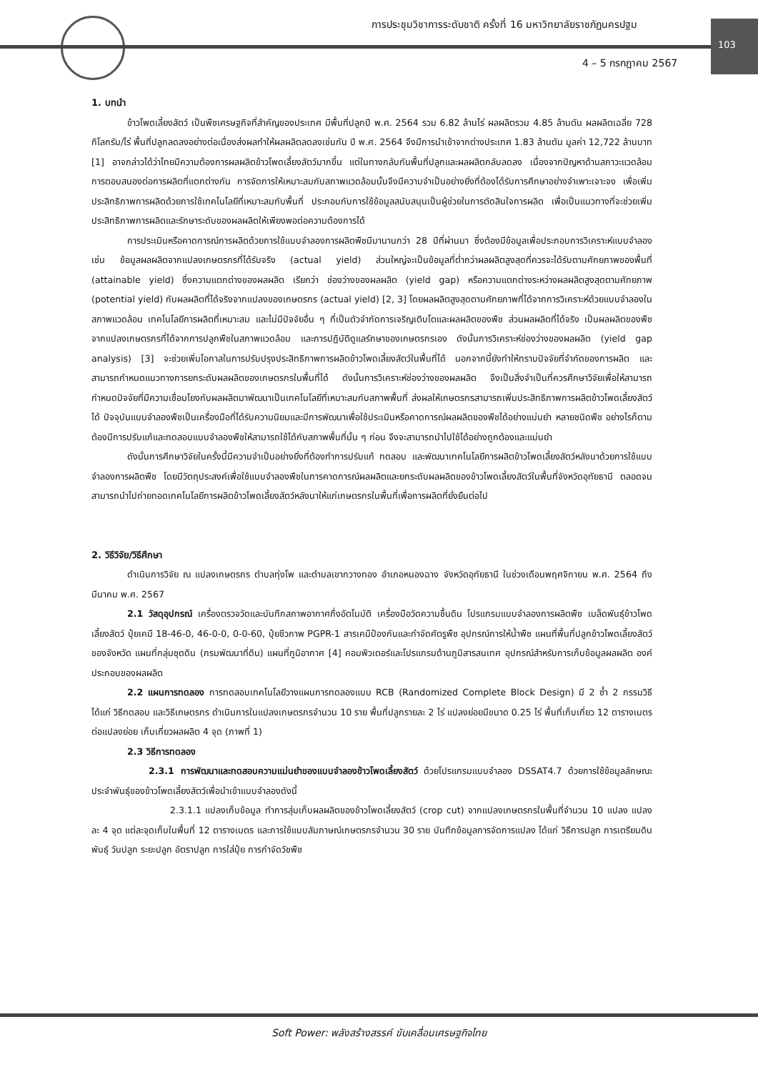การประชุมวิชาการระดับชาติ ครั้งที่ 16 มหาวิทยาลัยราชภัฏนครปฐม
103
4 – 5 กรกฎาคม 2567
1. บทนำ
ข้าวโพดเลี้ยงสัตว์ เป็นพืชเศรษฐกิจที่สำคัญของประเทศ มีพื้นที่ปลูกปี พ.ศ. 2564 รวม 6.82 ล้านไร่ ผลผลิตรวม 4.85 ล้านตัน ผลผลิตเฉลี่ย 728 กิโลกรัม/ไร่ พื้นที่ปลูกลดลงอย่างต่อเนื่องส่งผลทำให้ผลผลิตลดลงเช่นกัน ปี พ.ศ. 2564 จึงมีการนำเข้าจากต่างประเทศ 1.83 ล้านตัน มูลค่า 12,722 ล้านบาท [1] อาจกล่าวได้ว่าไทยมีความต้องการผลผลิตข้าวโพดเลี้ยงสัตว์มากขึ้น แต่ในทางกลับกันพื้นที่ปลูกและผลผลิตกลับลดลง เนื่องจากปัญหาด้านสภาวะแวดล้อม การตอบสนองต่อการผลิตที่แตกต่างกัน การจัดการให้เหมาะสมกับสภาพแวดล้อมนั้นจึงมีความจำเป็นอย่างยิ่งที่ต้องได้รับการศึกษาอย่างจำเพาะเจาะจง เพื่อเพิ่มประสิทธิภาพการผลิตด้วยการใช้เทคโนโลยีที่เหมาะสมกับพื้นที่ ประกอบกับการใช้ข้อมูลสนับสนุนเป็นผู้ช่วยในการตัดสินใจการผลิต เพื่อเป็นแนวทางที่จะช่วยเพิ่มประสิทธิภาพการผลิตและรักษาระดับของผลผลิตให้เพียงพอต่อความต้องการได้
การประเมินหรือคาดการณ์การผลิตด้วยการใช้แบบจำลองการผลิตพืชมีมานานกว่า 28 ปีที่ผ่านมา ซึ่งต้องมีข้อมูลเพื่อประกอบการวิเคราะห์แบบจำลอง เช่น ข้อมูลผลผลิตจากแปลงเกษตรกรที่ได้รับจริง (actual yield) ส่วนใหญ่จะเป็นข้อมูลที่ต่ำกว่าผลผลิตสูงสุดที่ควรจะได้รับตามศักยภาพของพื้นที่ (attainable yield) ซึ่งความแตกต่างของผลผลิต เรียกว่า ช่องว่างของผลผลิต (yield gap) หรือความแตกต่างระหว่างผลผลิตสูงสุดตามศักยภาพ (potential yield) กับผลผลิตที่ได้จริงจากแปลงของเกษตรกร (actual yield) [2, 3] โดยผลผลิตสูงสุดตามศักยภาพที่ได้จากการวิเคราะห์ด้วยแบบจำลองในสภาพแวดล้อม เทคโนโลยีการผลิตที่เหมาะสม และไม่มีปัจจัยอื่น ๆ ที่เป็นตัวจำกัดการเจริญเติบโตและผลผลิตของพืช ส่วนผลผลิตที่ได้จริง เป็นผลผลิตของพืชจากแปลงเกษตรกรที่ได้จากการปลูกพืชในสภาพแวดล้อม และการปฏิบัติดูแลรักษาของเกษตรกรเอง ดังนั้นการวิเคราะห์ช่องว่างของผลผลิต (yield gap analysis) [3] จะช่วยเพิ่มโอกาสในการปรับปรุงประสิทธิภาพการผลิตข้าวโพดเลี้ยงสัตว์ในพื้นที่ได้ นอกจากนี้ยังทำให้ทราบปัจจัยที่จำกัดของการผลิต และสามารถกำหนดแนวทางการยกระดับผลผลิตของเกษตรกรในพื้นที่ได้ ดังนั้นการวิเคราะห์ช่องว่างของผลผลิต จึงเป็นสิ่งจำเป็นที่ควรศึกษาวิจัยเพื่อให้สามารถกำหนดปัจจัยที่มีความเชื่อมโยงกับผลผลิตมาพัฒนาเป็นเทคโนโลยีที่เหมาะสมกับสภาพพื้นที่ ส่งผลให้เกษตรกรสามารถเพิ่มประสิทธิภาพการผลิตข้าวโพดเลี้ยงสัตว์ได้ ปัจจุบันแบบจำลองพืชเป็นเครื่องมือที่ได้รับความนิยมและมีการพัฒนาเพื่อใช้ประเมินหรือคาดการณ์ผลผลิตของพืชได้อย่างแม่นยำ หลายชนิดพืช อย่างไรก็ตามต้องมีการปรับแก้และทดสอบแบบจำลองพืชให้สามารถใช้ได้กับสภาพพื้นที่นั้น ๆ ก่อน จึงจะสามารถนำไปใช้ได้อย่างถูกต้องและแม่นยำ
ดังนั้นการศึกษาวิจัยในครั้งนี้มีความจำเป็นอย่างยิ่งที่ต้องทำการปรับแก้ ทดสอบ และพัฒนาเทคโนโลยีการผลิตข้าวโพดเลี้ยงสัตว์หลังนาด้วยการใช้แบบจำลองการผลิตพืช โดยมีวัตถุประสงค์เพื่อใช้แบบจำลองพืชในการคาดการณ์ผลผลิตและยกระดับผลผลิตของข้าวโพดเลี้ยงสัตว์ในพื้นที่จังหวัดอุทัยธานี ตลอดจนสามารถนำไปถ่ายทอดเทคโนโลยีการผลิตข้าวโพดเลี้ยงสัตว์หลังนาให้แก่เกษตรกรในพื้นที่เพื่อการผลิตที่ยั่งยืนต่อไป
2. วิธีวิจัย/วิธีศึกษา
ดำเนินการวิจัย ณ แปลงเกษตรกร ตำบลทุ่งโพ และตำบลเขากวางทอง อำเภอหนองฉาง จังหวัดอุทัยธานี ในช่วงเดือนพฤศจิกายน พ.ศ. 2564 ถึงมีนาคม พ.ศ. 2567
2.1 วัสดุอุปกรณ์ เครื่องตรวจวัดและบันทึกสภาพอากาศกึ่งอัตโนมัติ เครื่องมือวัดความชื้นดิน โปรแกรมแบบจำลองการผลิตพืช เมล็ดพันธุ์ข้าวโพดเลี้ยงสัตว์ ปุ๋ยเคมี 18-46-0, 46-0-0, 0-0-60, ปุ๋ยชีวภาพ PGPR-1 สารเคมีป้องกันและกำจัดศัตรูพืช อุปกรณ์การให้น้ำพืช แผนที่พื้นที่ปลูกข้าวโพดเลี้ยงสัตว์ของจังหวัด แผนที่กลุ่มชุดดิน (กรมพัฒนาที่ดิน) แผนที่ภูมิอากาศ [4] คอมพิวเตอร์และโปรแกรมด้านภูมิสารสนเทศ อุปกรณ์สำหรับการเก็บข้อมูลผลผลิต องค์ประกอบของผลผลิต
2.2 แผนการทดลอง การทดสอบเทคโนโลยีวางแผนการทดลองแบบ RCB (Randomized Complete Block Design) มี 2 ซ้ำ 2 กรรมวิธี ได้แก่ วิธีทดสอบ และวิธีเกษตรกร ดำเนินการในแปลงเกษตรกรจำนวน 10 ราย พื้นที่ปลูกรายละ 2 ไร่ แปลงย่อยมีขนาด 0.25 ไร่ พื้นที่เก็บเกี่ยว 12 ตารางเมตรต่อแปลงย่อย เก็บเกี่ยวผลผลิต 4 จุด (ภาพที่ 1)
2.3 วิธีการทดลอง
2.3.1 การพัฒนาและทดสอบความแม่นยำของแบบจำลองข้าวโพดเลี้ยงสัตว์ ด้วยโปรแกรมแบบจำลอง DSSAT4.7 ด้วยการใช้ข้อมูลลักษณะประจำพันธุ์ของข้าวโพดเลี้ยงสัตว์เพื่อนำเข้าแบบจำลองดังนี้
2.3.1.1 แปลงเก็บข้อมูล ทำการสุ่มเก็บผลผลิตของข้าวโพดเลี้ยงสัตว์ (crop cut) จากแปลงเกษตรกรในพื้นที่จำนวน 10 แปลง แปลงละ 4 จุด แต่ละจุดเก็บในพื้นที่ 12 ตารางเมตร และการใช้แบบสัมภาษณ์เกษตรกรจำนวน 30 ราย บันทึกข้อมูลการจัดการแปลง ได้แก่ วิธีการปลูก การเตรียมดิน พันธุ์ วันปลูก ระยะปลูก อัตราปลูก การใส่ปุ๋ย การกำจัดวัชพืช
Soft Power: พลังสร้างสรรค์ ขับเคลื่อนเศรษฐกิจไทย